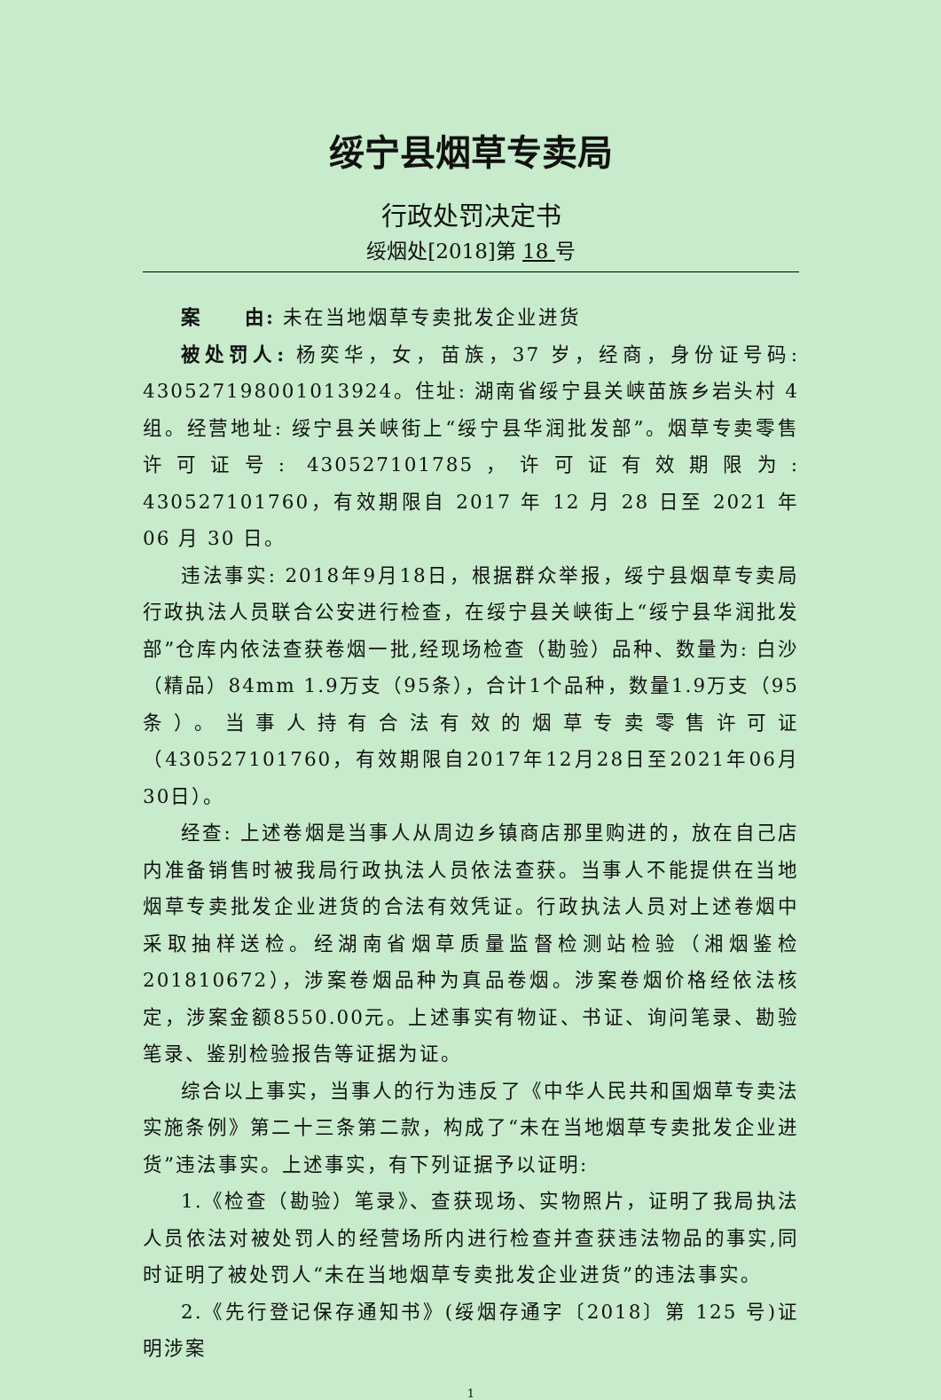绥宁县烟草专卖局
行政处罚决定书
绥烟处[2018]第 18 号
案　　由: 未在当地烟草专卖批发企业进货
被处罚人: 杨奕华，女，苗族，37 岁，经商，身份证号码: 430527198001013924。住址: 湖南省绥宁县关峡苗族乡岩头村 4 组。经营地址: 绥宁县关峡街上“绥宁县华润批发部”。烟草专卖零售许可证号: 430527101785，许可证有效期限为: 430527101760，有效期限自 2017 年 12 月 28 日至 2021 年 06 月 30 日。
违法事实: 2018年9月18日，根据群众举报，绥宁县烟草专卖局行政执法人员联合公安进行检查，在绥宁县关峡街上“绥宁县华润批发部”仓库内依法查获卷烟一批,经现场检查（勘验）品种、数量为: 白沙（精品）84mm 1.9万支（95条），合计1个品种，数量1.9万支（95条）。当事人持有合法有效的烟草专卖零售许可证（430527101760，有效期限自2017年12月28日至2021年06月30日）。
经查: 上述卷烟是当事人从周边乡镇商店那里购进的，放在自己店内准备销售时被我局行政执法人员依法查获。当事人不能提供在当地烟草专卖批发企业进货的合法有效凭证。行政执法人员对上述卷烟中采取抽样送检。经湖南省烟草质量监督检测站检验（湘烟鉴检201810672），涉案卷烟品种为真品卷烟。涉案卷烟价格经依法核定，涉案金额8550.00元。上述事实有物证、书证、询问笔录、勘验笔录、鉴别检验报告等证据为证。
综合以上事实，当事人的行为违反了《中华人民共和国烟草专卖法实施条例》第二十三条第二款，构成了“未在当地烟草专卖批发企业进货”违法事实。上述事实，有下列证据予以证明:
1.《检查（勘验）笔录》、查获现场、实物照片，证明了我局执法人员依法对被处罚人的经营场所内进行检查并查获违法物品的事实,同时证明了被处罚人“未在当地烟草专卖批发企业进货”的违法事实。
2.《先行登记保存通知书》(绥烟存通字〔2018〕第 125 号)证明涉案
1